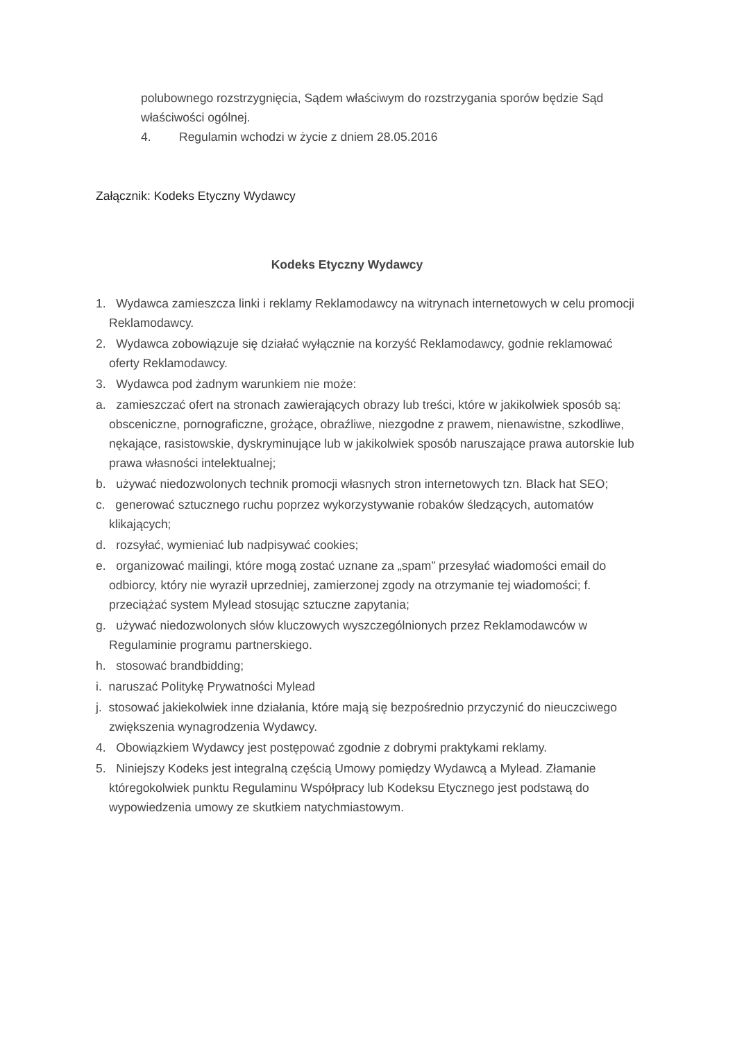polubownego rozstrzygnięcia, Sądem właściwym do rozstrzygania sporów będzie Sąd właściwości ogólnej.
4. Regulamin wchodzi w życie z dniem 28.05.2016
Załącznik: Kodeks Etyczny Wydawcy
Kodeks Etyczny Wydawcy
1. Wydawca zamieszcza linki i reklamy Reklamodawcy na witrynach internetowych w celu promocji Reklamodawcy.
2. Wydawca zobowiązuje się działać wyłącznie na korzyść Reklamodawcy, godnie reklamować oferty Reklamodawcy.
3. Wydawca pod żadnym warunkiem nie może:
a. zamieszczać ofert na stronach zawierających obrazy lub treści, które w jakikolwiek sposób są: obsceniczne, pornograficzne, grożące, obraźliwe, niezgodne z prawem, nienawistne, szkodliwe, nękające, rasistowskie, dyskryminujące lub w jakikolwiek sposób naruszające prawa autorskie lub prawa własności intelektualnej;
b. używać niedozwolonych technik promocji własnych stron internetowych tzn. Black hat SEO;
c. generować sztucznego ruchu poprzez wykorzystywanie robaków śledzących, automatów klikających;
d. rozsyłać, wymieniać lub nadpisywać cookies;
e. organizować mailingi, które mogą zostać uznane za „spam” przesyłać wiadomości email do odbiorcy, który nie wyraził uprzedniej, zamierzonej zgody na otrzymanie tej wiadomości; f. przeciążać system Mylead stosując sztuczne zapytania;
g. używać niedozwolonych słów kluczowych wyszczególnionych przez Reklamodawców w Regulaminie programu partnerskiego.
h. stosować brandbidding;
i. naruszać Politykę Prywatności Mylead
j. stosować jakiekolwiek inne działania, które mają się bezpośrednio przyczynić do nieuczciwego zwiększenia wynagrodzenia Wydawcy.
4. Obowiązkiem Wydawcy jest postępować zgodnie z dobrymi praktykami reklamy.
5. Niniejszy Kodeks jest integralną częścią Umowy pomiędzy Wydawcą a Mylead. Złamanie któregokolwiek punktu Regulaminu Współpracy lub Kodeksu Etycznego jest podstawą do wypowiedzenia umowy ze skutkiem natychmiastowym.